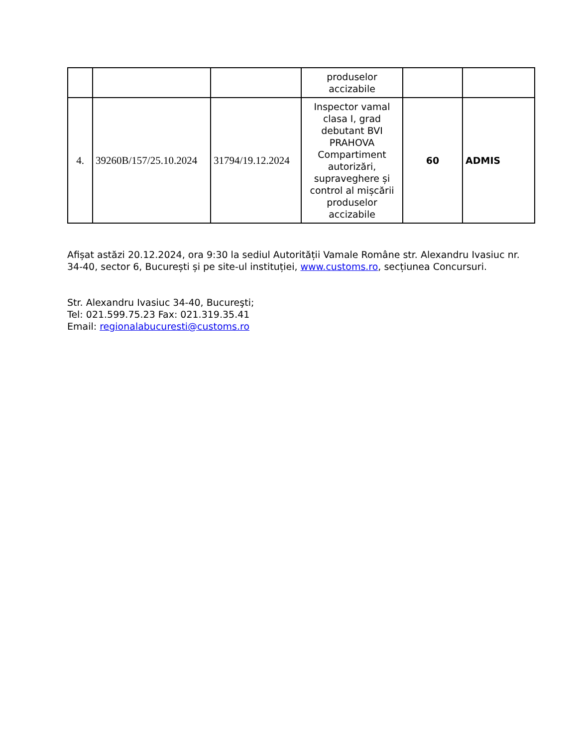| | | | produselor accizabile | | |
| 4. | 39260B/157/25.10.2024 | 31794/19.12.2024 | Inspector vamal clasa I, grad debutant BVI PRAHOVA Compartiment autorizări, supraveghere și control al mișcării produselor accizabile | 60 | ADMIS |
Afișat astăzi 20.12.2024, ora 9:30 la sediul Autorității Vamale Române str. Alexandru Ivasiuc nr. 34-40, sector 6, București și pe site-ul instituției, www.customs.ro, secțiunea Concursuri.
Str. Alexandru Ivasiuc 34-40, Bucureşti;
Tel: 021.599.75.23 Fax: 021.319.35.41
Email: regionalabucuresti@customs.ro